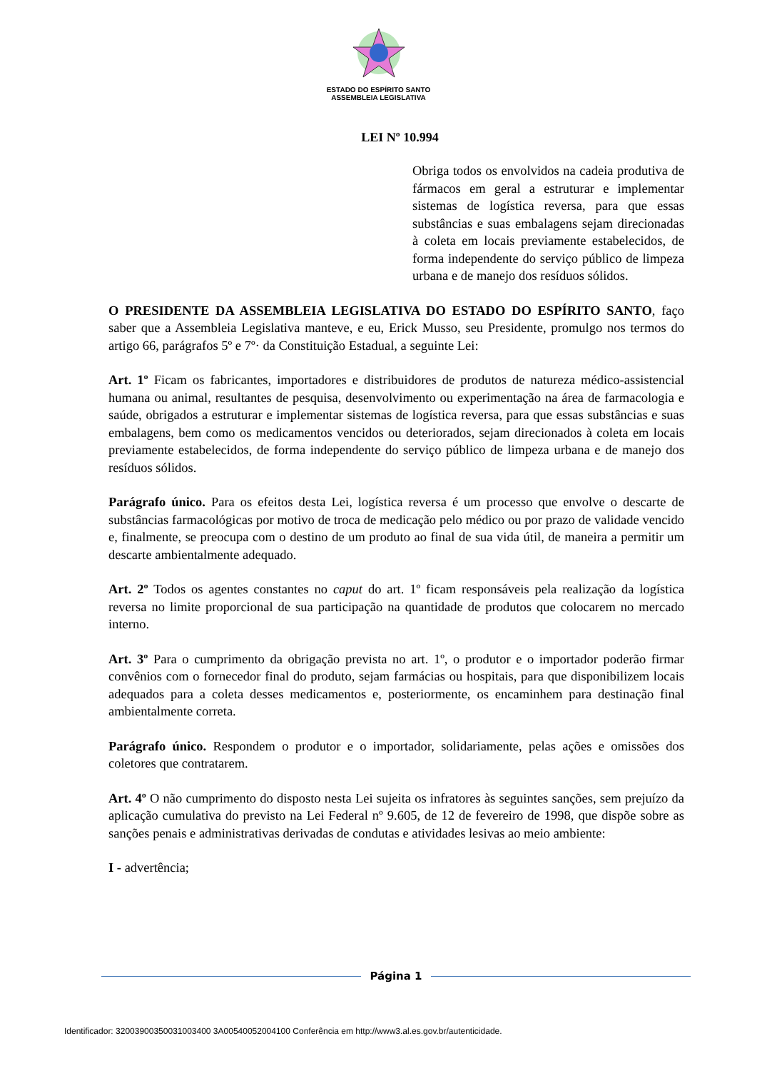ESTADO DO ESPÍRITO SANTO
ASSEMBLEIA LEGISLATIVA
LEI Nº 10.994
Obriga todos os envolvidos na cadeia produtiva de fármacos em geral a estruturar e implementar sistemas de logística reversa, para que essas substâncias e suas embalagens sejam direcionadas à coleta em locais previamente estabelecidos, de forma independente do serviço público de limpeza urbana e de manejo dos resíduos sólidos.
O PRESIDENTE DA ASSEMBLEIA LEGISLATIVA DO ESTADO DO ESPÍRITO SANTO, faço saber que a Assembleia Legislativa manteve, e eu, Erick Musso, seu Presidente, promulgo nos termos do artigo 66, parágrafos 5º e 7º· da Constituição Estadual, a seguinte Lei:
Art. 1º Ficam os fabricantes, importadores e distribuidores de produtos de natureza médico-assistencial humana ou animal, resultantes de pesquisa, desenvolvimento ou experimentação na área de farmacologia e saúde, obrigados a estruturar e implementar sistemas de logística reversa, para que essas substâncias e suas embalagens, bem como os medicamentos vencidos ou deteriorados, sejam direcionados à coleta em locais previamente estabelecidos, de forma independente do serviço público de limpeza urbana e de manejo dos resíduos sólidos.
Parágrafo único. Para os efeitos desta Lei, logística reversa é um processo que envolve o descarte de substâncias farmacológicas por motivo de troca de medicação pelo médico ou por prazo de validade vencido e, finalmente, se preocupa com o destino de um produto ao final de sua vida útil, de maneira a permitir um descarte ambientalmente adequado.
Art. 2º Todos os agentes constantes no caput do art. 1º ficam responsáveis pela realização da logística reversa no limite proporcional de sua participação na quantidade de produtos que colocarem no mercado interno.
Art. 3º Para o cumprimento da obrigação prevista no art. 1º, o produtor e o importador poderão firmar convênios com o fornecedor final do produto, sejam farmácias ou hospitais, para que disponibilizem locais adequados para a coleta desses medicamentos e, posteriormente, os encaminhem para destinação final ambientalmente correta.
Parágrafo único. Respondem o produtor e o importador, solidariamente, pelas ações e omissões dos coletores que contratarem.
Art. 4º O não cumprimento do disposto nesta Lei sujeita os infratores às seguintes sanções, sem prejuízo da aplicação cumulativa do previsto na Lei Federal nº 9.605, de 12 de fevereiro de 1998, que dispõe sobre as sanções penais e administrativas derivadas de condutas e atividades lesivas ao meio ambiente:
I - advertência;
Página 1
Identificador: 32003900350031003400 3A00540052004100 Conferência em http://www3.al.es.gov.br/autenticidade.